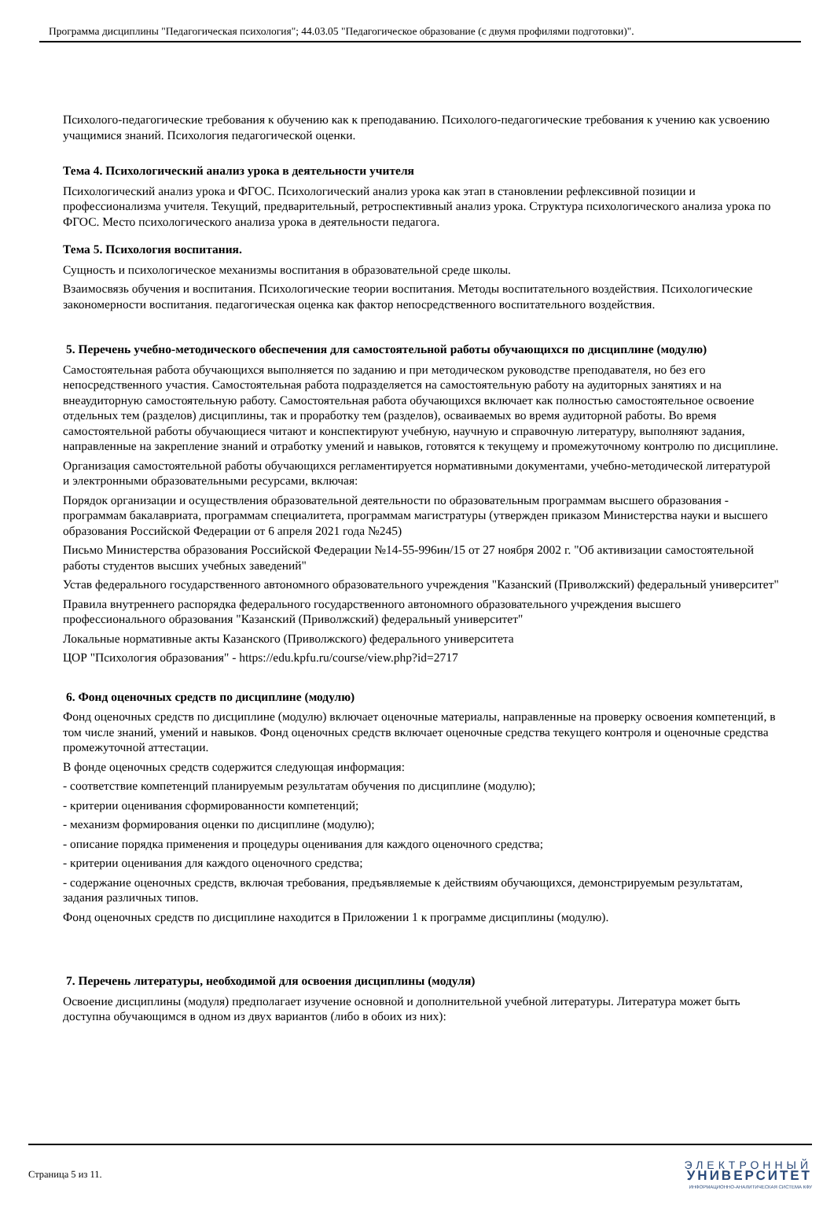Программа дисциплины "Педагогическая психология"; 44.03.05 "Педагогическое образование (с двумя профилями подготовки)".
Психолого-педагогические требования к обучению как к преподаванию. Психолого-педагогические требования к учению как усвоению учащимися знаний. Психология педагогической оценки.
Тема 4. Психологический анализ урока в деятельности учителя
Психологический анализ урока и ФГОС. Психологический анализ урока как этап в становлении рефлексивной позиции и профессионализма учителя. Текущий, предварительный, ретроспективный анализ урока. Структура психологического анализа урока по ФГОС. Место психологического анализа урока в деятельности педагога.
Тема 5. Психология воспитания.
Сущность и психологическое механизмы воспитания в образовательной среде школы.
Взаимосвязь обучения и воспитания. Психологические теории воспитания. Методы воспитательного воздействия. Психологические закономерности воспитания. педагогическая оценка как фактор непосредственного воспитательного воздействия.
5. Перечень учебно-методического обеспечения для самостоятельной работы обучающихся по дисциплине (модулю)
Самостоятельная работа обучающихся выполняется по заданию и при методическом руководстве преподавателя, но без его непосредственного участия. Самостоятельная работа подразделяется на самостоятельную работу на аудиторных занятиях и на внеаудиторную самостоятельную работу. Самостоятельная работа обучающихся включает как полностью самостоятельное освоение отдельных тем (разделов) дисциплины, так и проработку тем (разделов), осваиваемых во время аудиторной работы. Во время самостоятельной работы обучающиеся читают и конспектируют учебную, научную и справочную литературу, выполняют задания, направленные на закрепление знаний и отработку умений и навыков, готовятся к текущему и промежуточному контролю по дисциплине.
Организация самостоятельной работы обучающихся регламентируется нормативными документами, учебно-методической литературой и электронными образовательными ресурсами, включая:
Порядок организации и осуществления образовательной деятельности по образовательным программам высшего образования - программам бакалавриата, программам специалитета, программам магистратуры (утвержден приказом Министерства науки и высшего образования Российской Федерации от 6 апреля 2021 года №245)
Письмо Министерства образования Российской Федерации №14-55-996ин/15 от 27 ноября 2002 г. "Об активизации самостоятельной работы студентов высших учебных заведений"
Устав федерального государственного автономного образовательного учреждения "Казанский (Приволжский) федеральный университет"
Правила внутреннего распорядка федерального государственного автономного образовательного учреждения высшего профессионального образования "Казанский (Приволжский) федеральный университет"
Локальные нормативные акты Казанского (Приволжского) федерального университета
ЦОР "Психология образования" - https://edu.kpfu.ru/course/view.php?id=2717
6. Фонд оценочных средств по дисциплине (модулю)
Фонд оценочных средств по дисциплине (модулю) включает оценочные материалы, направленные на проверку освоения компетенций, в том числе знаний, умений и навыков. Фонд оценочных средств включает оценочные средства текущего контроля и оценочные средства промежуточной аттестации.
В фонде оценочных средств содержится следующая информация:
- соответствие компетенций планируемым результатам обучения по дисциплине (модулю);
- критерии оценивания сформированности компетенций;
- механизм формирования оценки по дисциплине (модулю);
- описание порядка применения и процедуры оценивания для каждого оценочного средства;
- критерии оценивания для каждого оценочного средства;
- содержание оценочных средств, включая требования, предъявляемые к действиям обучающихся, демонстрируемым результатам, задания различных типов.
Фонд оценочных средств по дисциплине находится в Приложении 1 к программе дисциплины (модулю).
7. Перечень литературы, необходимой для освоения дисциплины (модуля)
Освоение дисциплины (модуля) предполагает изучение основной и дополнительной учебной литературы. Литература может быть доступна обучающимся в одном из двух вариантов (либо в обоих из них):
Страница 5 из 11.
ЭЛЕКТРОННЫЙ
УНИВЕРСИТЕТ
ИНФОРМАЦИОННО-АНАЛИТИЧЕСКАЯ СИСТЕМА КФУ